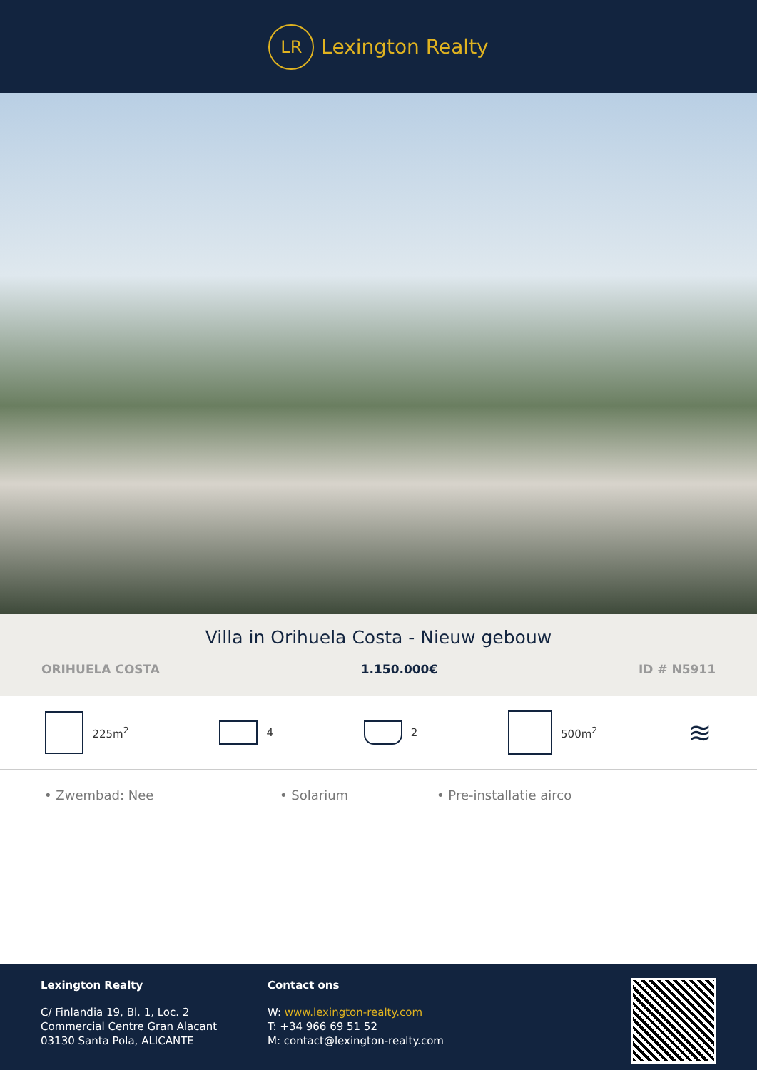LR
Lexington Realty
Villa in Orihuela Costa - Nieuw gebouw
ORIHUELA COSTA 1.150.000€ ID # N5911
225m<sup>2</sup> 4 2 500m<sup>2</sup>
≋
• Zwembad: Nee • Solarium • Pre-installatie airco
Lexington Realty
C/ Finlandia 19, Bl. 1, Loc. 2
Commercial Centre Gran Alacant
03130 Santa Pola, ALICANTE
Contact ons
W: www.lexington-realty.com
T: +34 966 69 51 52
M: contact@lexington-realty.com